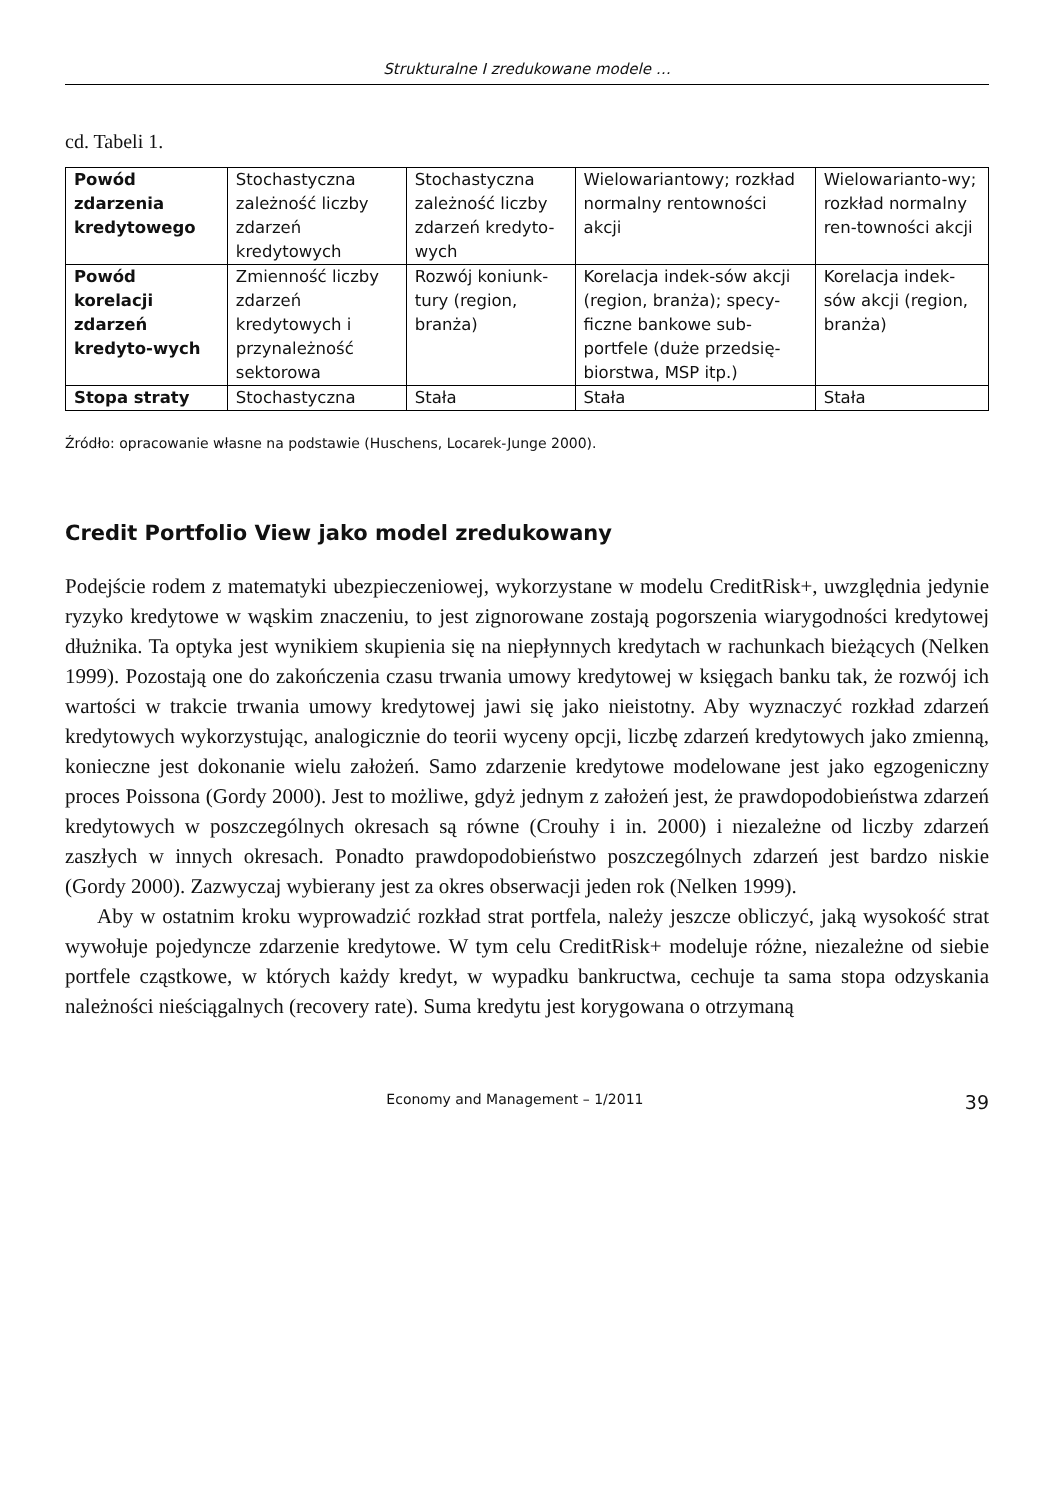Strukturalne I zredukowane modele …
cd. Tabeli 1.
| Powód zdarzenia kredytowego | Stochastyczna zależność liczby zdarzeń kredytowych | Stochastyczna zależność liczby zdarzeń kredyto-wych | Wielowariantowy; rozkład normalny rentowności akcji | Wielowarianto-wy; rozkład normalny ren-towności akcji |
| Powód korelacji zdarzeń kredyto-wych | Zmienność liczby zdarzeń kredytowych i przynależność sektorowa | Rozwój koniunk-tury (region, branża) | Korelacja indek-sów akcji (region, branża); specy-ficzne bankowe sub-portfele (duże przedsię-biorstwa, MSP itp.) | Korelacja indek-sów akcji (region, branża) |
| Stopa straty | Stochastyczna | Stała | Stała | Stała |
Źródło: opracowanie własne na podstawie (Huschens, Locarek-Junge 2000).
Credit Portfolio View jako model zredukowany
Podejście rodem z matematyki ubezpieczeniowej, wykorzystane w modelu CreditRisk+, uwzględnia jedynie ryzyko kredytowe w wąskim znaczeniu, to jest zignorowane zostają pogorszenia wiarygodności kredytowej dłużnika. Ta optyka jest wynikiem skupienia się na niepłynnych kredytach w rachunkach bieżących (Nelken 1999). Pozostają one do zakończenia czasu trwania umowy kredytowej w księgach banku tak, że rozwój ich wartości w trakcie trwania umowy kredytowej jawi się jako nieistotny. Aby wyznaczyć rozkład zdarzeń kredytowych wykorzystując, analogicznie do teorii wyceny opcji, liczbę zdarzeń kredytowych jako zmienną, konieczne jest dokonanie wielu założeń. Samo zdarzenie kredytowe modelowane jest jako egzogeniczny proces Poissona (Gordy 2000). Jest to możliwe, gdyż jednym z założeń jest, że prawdopodobieństwa zdarzeń kredytowych w poszczególnych okresach są równe (Crouhy i in. 2000) i niezależne od liczby zdarzeń zaszłych w innych okresach. Ponadto prawdopodobieństwo poszczególnych zdarzeń jest bardzo niskie (Gordy 2000). Zazwyczaj wybierany jest za okres obserwacji jeden rok (Nelken 1999).
Aby w ostatnim kroku wyprowadzić rozkład strat portfela, należy jeszcze obliczyć, jaką wysokość strat wywołuje pojedyncze zdarzenie kredytowe. W tym celu CreditRisk+ modeluje różne, niezależne od siebie portfele cząstkowe, w których każdy kredyt, w wypadku bankructwa, cechuje ta sama stopa odzyskania należności nieściągalnych (recovery rate). Suma kredytu jest korygowana o otrzymaną
Economy and Management – 1/2011 39